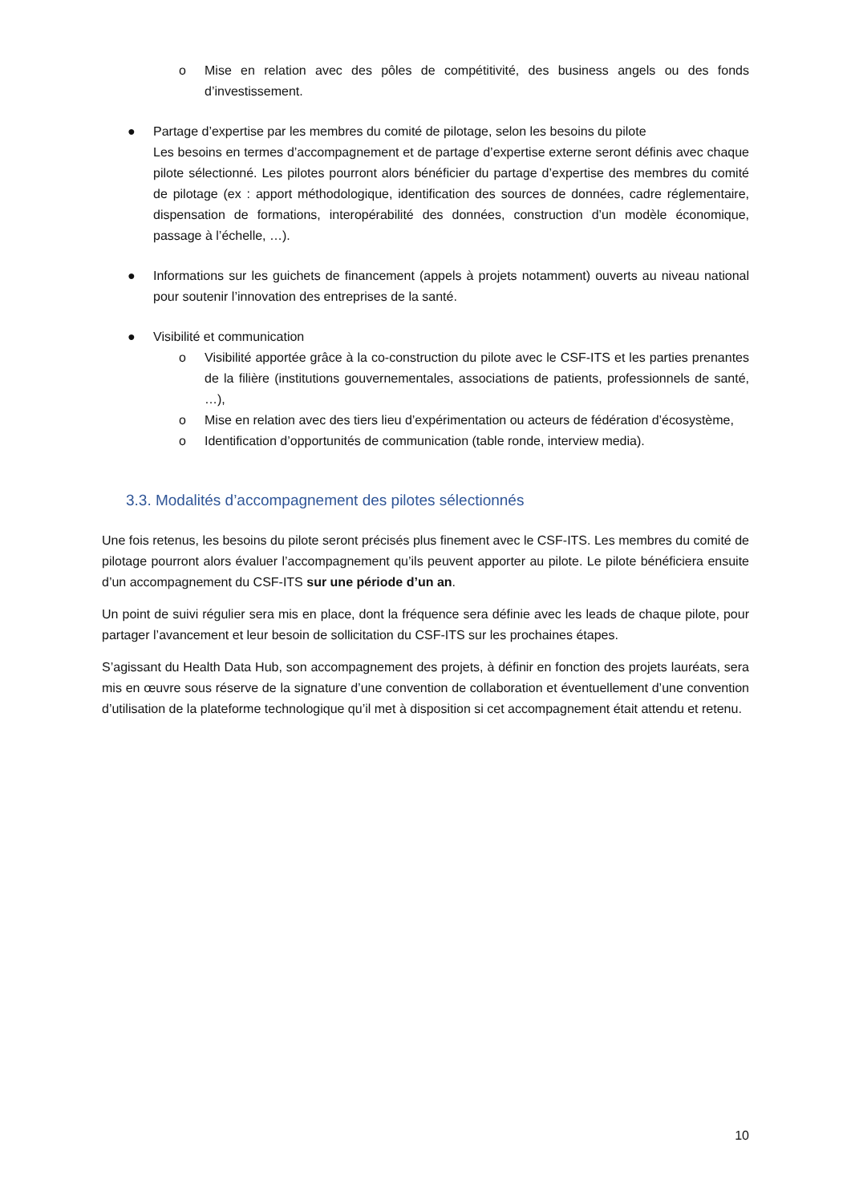o Mise en relation avec des pôles de compétitivité, des business angels ou des fonds d’investissement.
● Partage d’expertise par les membres du comité de pilotage, selon les besoins du pilote
Les besoins en termes d’accompagnement et de partage d’expertise externe seront définis avec chaque pilote sélectionné. Les pilotes pourront alors bénéficier du partage d’expertise des membres du comité de pilotage (ex : apport méthodologique, identification des sources de données, cadre réglementaire, dispensation de formations, interopérabilité des données, construction d’un modèle économique, passage à l’échelle, …).
● Informations sur les guichets de financement (appels à projets notamment) ouverts au niveau national pour soutenir l’innovation des entreprises de la santé.
● Visibilité et communication
o Visibilité apportée grâce à la co-construction du pilote avec le CSF-ITS et les parties prenantes de la filière (institutions gouvernementales, associations de patients, professionnels de santé, …),
o Mise en relation avec des tiers lieu d’expérimentation ou acteurs de fédération d’écosystème,
o Identification d’opportunités de communication (table ronde, interview media).
3.3. Modalités d’accompagnement des pilotes sélectionnés
Une fois retenus, les besoins du pilote seront précisés plus finement avec le CSF-ITS. Les membres du comité de pilotage pourront alors évaluer l’accompagnement qu’ils peuvent apporter au pilote. Le pilote bénéficiera ensuite d’un accompagnement du CSF-ITS sur une période d’un an.
Un point de suivi régulier sera mis en place, dont la fréquence sera définie avec les leads de chaque pilote, pour partager l’avancement et leur besoin de sollicitation du CSF-ITS sur les prochaines étapes.
S’agissant du Health Data Hub, son accompagnement des projets, à définir en fonction des projets lauréats, sera mis en œuvre sous réserve de la signature d’une convention de collaboration et éventuellement d’une convention d’utilisation de la plateforme technologique qu’il met à disposition si cet accompagnement était attendu et retenu.
10